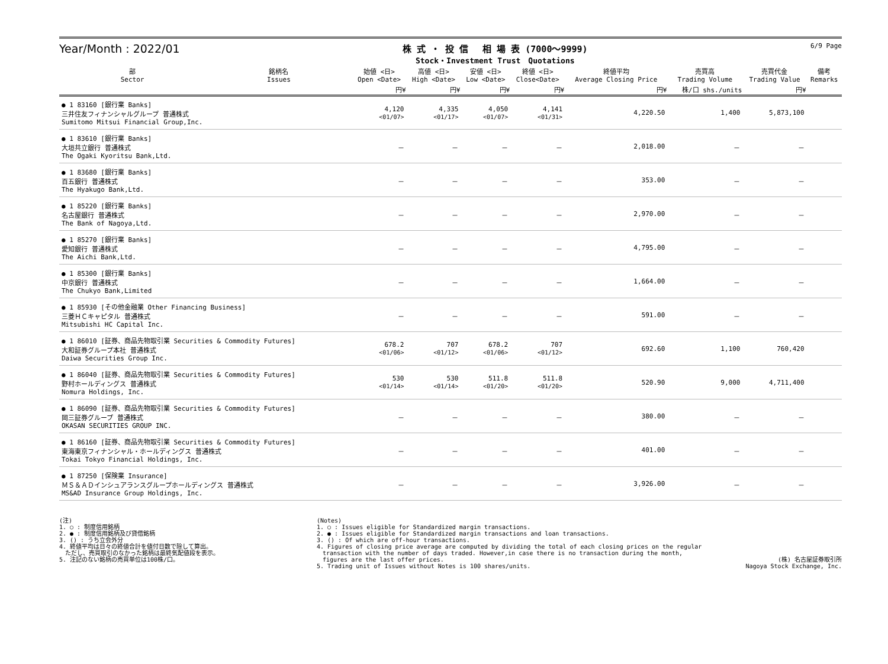Year/Month : 2022/01
株 式 ・ 投 信　 相 場 表 (7000～9999)
Stock・Investment Trust　Quotations
6/9 Page
| 部 Sector | 銘柄名 Issues | 始値 <日> Open <Date> | 高値 <日> High <Date> | 安値 <日> Low <Date> | 終値 <日> Close<Date> | 終値平均 Average Closing Price | 売買高 Trading Volume | 売買代金 Trading Value | 備考 Remarks |
| --- | --- | --- | --- | --- | --- | --- | --- | --- | --- |
| | | 円¥ | 円¥ | 円¥ | 円¥ | 円¥ | 株/口 shs./units | 円¥ | |
| ● 1 83160 [銀行業 Banks] 三井住友フィナンシャルグループ 普通株式 Sumitomo Mitsui Financial Group,Inc. | | 4,120 <01/07> | 4,335 <01/17> | 4,050 <01/07> | 4,141 <01/31> | 4,220.50 | 1,400 | 5,873,100 | |
| ● 1 83610 [銀行業 Banks] 大垣共立銀行 普通株式 The Ogaki Kyoritsu Bank,Ltd. | | － | － | － | － | 2,018.00 | － | － | |
| ● 1 83680 [銀行業 Banks] 百五銀行 普通株式 The Hyakugo Bank,Ltd. | | － | － | － | － | 353.00 | － | － | |
| ● 1 85220 [銀行業 Banks] 名古屋銀行 普通株式 The Bank of Nagoya,Ltd. | | － | － | － | － | 2,970.00 | － | － | |
| ● 1 85270 [銀行業 Banks] 愛知銀行 普通株式 The Aichi Bank,Ltd. | | － | － | － | － | 4,795.00 | － | － | |
| ● 1 85300 [銀行業 Banks] 中京銀行 普通株式 The Chukyo Bank,Limited | | － | － | － | － | 1,664.00 | － | － | |
| ● 1 85930 [その他金融業 Other Financing Business] 三菱ＨＣキャピタル 普通株式 Mitsubishi HC Capital Inc. | | － | － | － | － | 591.00 | － | － | |
| ● 1 86010 [証券、商品先物取引業 Securities & Commodity Futures] 大和証券グループ本社 普通株式 Daiwa Securities Group Inc. | | 678.2 <01/06> | 707 <01/12> | 678.2 <01/06> | 707 <01/12> | 692.60 | 1,100 | 760,420 | |
| ● 1 86040 [証券、商品先物取引業 Securities & Commodity Futures] 野村ホールディングス 普通株式 Nomura Holdings, Inc. | | 530 <01/14> | 530 <01/14> | 511.8 <01/20> | 511.8 <01/20> | 520.90 | 9,000 | 4,711,400 | |
| ● 1 86090 [証券、商品先物取引業 Securities & Commodity Futures] 岡三証券グループ 普通株式 OKASAN SECURITIES GROUP INC. | | － | － | － | － | 380.00 | － | － | |
| ● 1 86160 [証券、商品先物取引業 Securities & Commodity Futures] 東海東京フィナンシャル・ホールディングス 普通株式 Tokai Tokyo Financial Holdings, Inc. | | － | － | － | － | 401.00 | － | － | |
| ● 1 87250 [保険業 Insurance] ＭＳ＆ＡＤインシュアランスグループホールディングス 普通株式 MS&AD Insurance Group Holdings, Inc. | | － | － | － | － | 3,926.00 | － | － | |
(注)
1. ○ : 制度信用銘柄
2. ● : 制度信用銘柄及び貸借銘柄
3. () : うち立会外分
4. 終値平均は日々の終値合計を値付日数で除して算出。
　ただし、売買取引のなかった銘柄は最終気配値段を表示。
5. 注記のない銘柄の売買単位は100株/口。
(Notes)
1. ○ : Issues eligible for Standardized margin transactions.
2. ● : Issues eligible for Standardized margin transactions and loan transactions.
3. () : Of which are off-hour transactions.
4. Figures of closing price average are computed by dividing the total of each closing prices on the regular
　transaction with the number of days traded. However,in case there is no transaction during the month,
　figures are the last offer prices.
5. Trading unit of Issues without Notes is 100 shares/units.
(株) 名古屋証券取引所
Nagoya Stock Exchange, Inc.